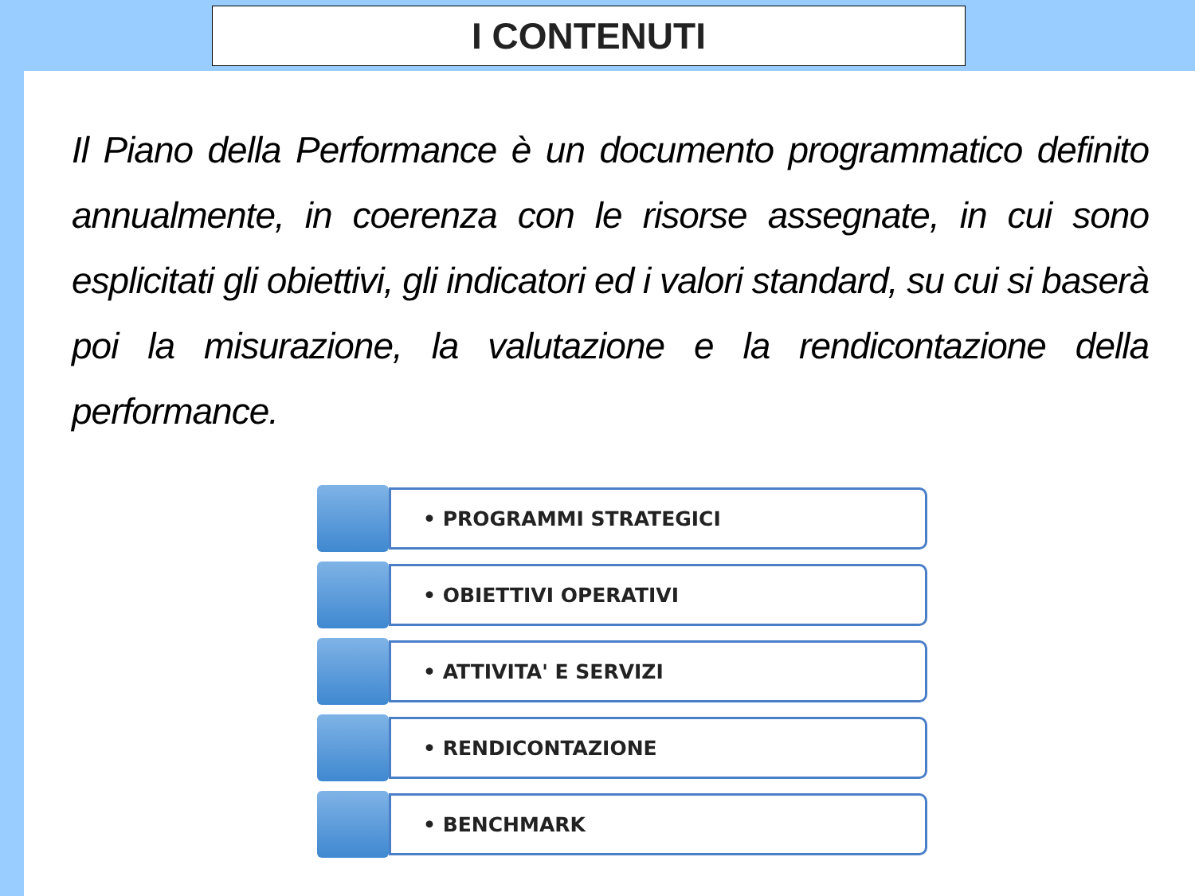I CONTENUTI
Il Piano della Performance è un documento programmatico definito annualmente, in coerenza con le risorse assegnate, in cui sono esplicitati gli obiettivi, gli indicatori ed i valori standard, su cui si baserà poi la misurazione, la valutazione e la rendicontazione della performance.
• PROGRAMMI STRATEGICI
• OBIETTIVI OPERATIVI
• ATTIVITA' E SERVIZI
• RENDICONTAZIONE
• BENCHMARK